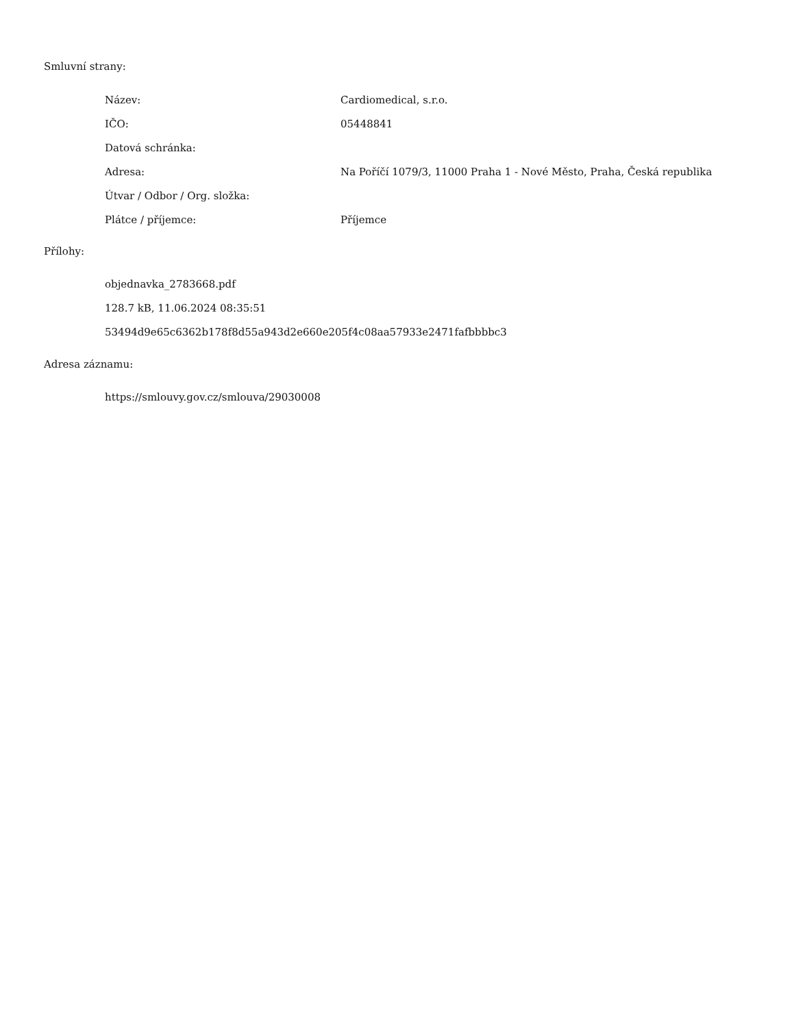Smluvní strany:
| Název: | Cardiomedical, s.r.o. |
| IČO: | 05448841 |
| Datová schránka: | |
| Adresa: | Na Poříčí 1079/3, 11000 Praha 1 - Nové Město, Praha, Česká republika |
| Útvar / Odbor / Org. složka: | |
| Plátce / příjemce: | Příjemce |
Přílohy:
objednavka_2783668.pdf
128.7 kB, 11.06.2024 08:35:51
53494d9e65c6362b178f8d55a943d2e660e205f4c08aa57933e2471fafbbbbc3
Adresa záznamu:
https://smlouvy.gov.cz/smlouva/29030008